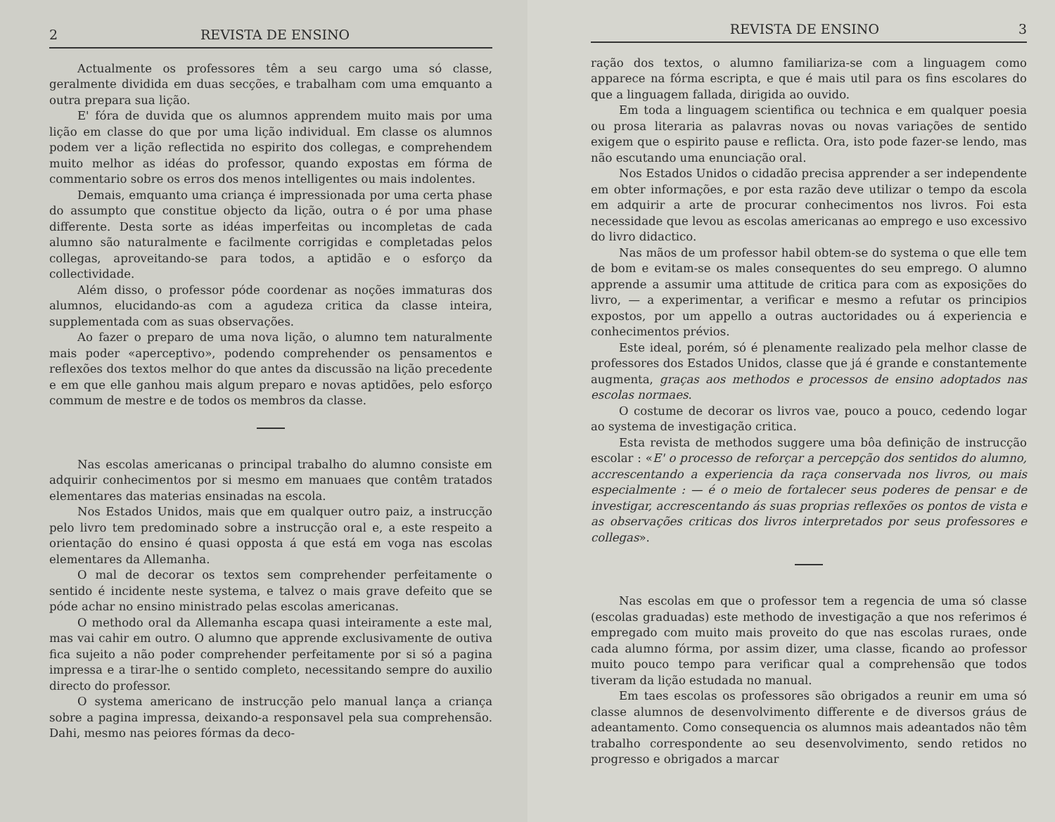2 REVISTA DE ENSINO
Actualmente os professores têm a seu cargo uma só classe, geralmente dividida em duas secções, e trabalham com uma emquanto a outra prepara sua lição.
E' fóra de duvida que os alumnos apprendem muito mais por uma lição em classe do que por uma lição individual. Em classe os alumnos podem ver a lição reflectida no espirito dos collegas, e comprehendem muito melhor as idéas do professor, quando expostas em fórma de commentario sobre os erros dos menos intelligentes ou mais indolentes.
Demais, emquanto uma criança é impressionada por uma certa phase do assumpto que constitue objecto da lição, outra o é por uma phase differente. Desta sorte as idéas imperfeitas ou incompletas de cada alumno são naturalmente e facilmente corrigidas e completadas pelos collegas, aproveitando-se para todos, a aptidão e o esforço da collectividade.
Além disso, o professor póde coordenar as noções immaturas dos alumnos, elucidando-as com a agudeza critica da classe inteira, supplementada com as suas observações.
Ao fazer o preparo de uma nova lição, o alumno tem naturalmente mais poder «aperceptivo», podendo comprehender os pensamentos e reflexões dos textos melhor do que antes da discussão na lição precedente e em que elle ganhou mais algum preparo e novas aptidões, pelo esforço commum de mestre e de todos os membros da classe.
Nas escolas americanas o principal trabalho do alumno consiste em adquirir conhecimentos por si mesmo em manuaes que contêm tratados elementares das materias ensinadas na escola.
Nos Estados Unidos, mais que em qualquer outro paiz, a instrucção pelo livro tem predominado sobre a instrucção oral e, a este respeito a orientação do ensino é quasi opposta á que está em voga nas escolas elementares da Allemanha.
O mal de decorar os textos sem comprehender perfeitamente o sentido é incidente neste systema, e talvez o mais grave defeito que se póde achar no ensino ministrado pelas escolas americanas.
O methodo oral da Allemanha escapa quasi inteiramente a este mal, mas vai cahir em outro. O alumno que apprende exclusivamente de outiva fica sujeito a não poder comprehender perfeitamente por si só a pagina impressa e a tirar-lhe o sentido completo, necessitando sempre do auxilio directo do professor.
O systema americano de instrucção pelo manual lança a criança sobre a pagina impressa, deixando-a responsavel pela sua comprehensão. Dahi, mesmo nas peiores fórmas da deco-
REVISTA DE ENSINO 3
ração dos textos, o alumno familiariza-se com a linguagem como apparece na fórma escripta, e que é mais util para os fins escolares do que a linguagem fallada, dirigida ao ouvido.
Em toda a linguagem scientifica ou technica e em qualquer poesia ou prosa literaria as palavras novas ou novas variações de sentido exigem que o espirito pause e reflicta. Ora, isto pode fazer-se lendo, mas não escutando uma enunciação oral.
Nos Estados Unidos o cidadão precisa apprender a ser independente em obter informações, e por esta razão deve utilizar o tempo da escola em adquirir a arte de procurar conhecimentos nos livros. Foi esta necessidade que levou as escolas americanas ao emprego e uso excessivo do livro didactico.
Nas mãos de um professor habil obtem-se do systema o que elle tem de bom e evitam-se os males consequentes do seu emprego. O alumno apprende a assumir uma attitude de critica para com as exposições do livro, — a experimentar, a verificar e mesmo a refutar os principios expostos, por um appello a outras auctoridades ou á experiencia e conhecimentos prévios.
Este ideal, porém, só é plenamente realizado pela melhor classe de professores dos Estados Unidos, classe que já é grande e constantemente augmenta, graças aos methodos e processos de ensino adoptados nas escolas normaes.
O costume de decorar os livros vae, pouco a pouco, cedendo logar ao systema de investigação critica.
Esta revista de methodos suggere uma bôa definição de instrucção escolar : «E' o processo de reforçar a percepção dos sentidos do alumno, accrescentando a experiencia da raça conservada nos livros, ou mais especialmente : — é o meio de fortalecer seus poderes de pensar e de investigar, accrescentando ás suas proprias reflexões os pontos de vista e as observações criticas dos livros interpretados por seus professores e collegas».
Nas escolas em que o professor tem a regencia de uma só classe (escolas graduadas) este methodo de investigação a que nos referimos é empregado com muito mais proveito do que nas escolas ruraes, onde cada alumno fórma, por assim dizer, uma classe, ficando ao professor muito pouco tempo para verificar qual a comprehensão que todos tiveram da lição estudada no manual.
Em taes escolas os professores são obrigados a reunir em uma só classe alumnos de desenvolvimento differente e de diversos gráus de adeantamento. Como consequencia os alumnos mais adeantados não têm trabalho correspondente ao seu desenvolvimento, sendo retidos no progresso e obrigados a marcar